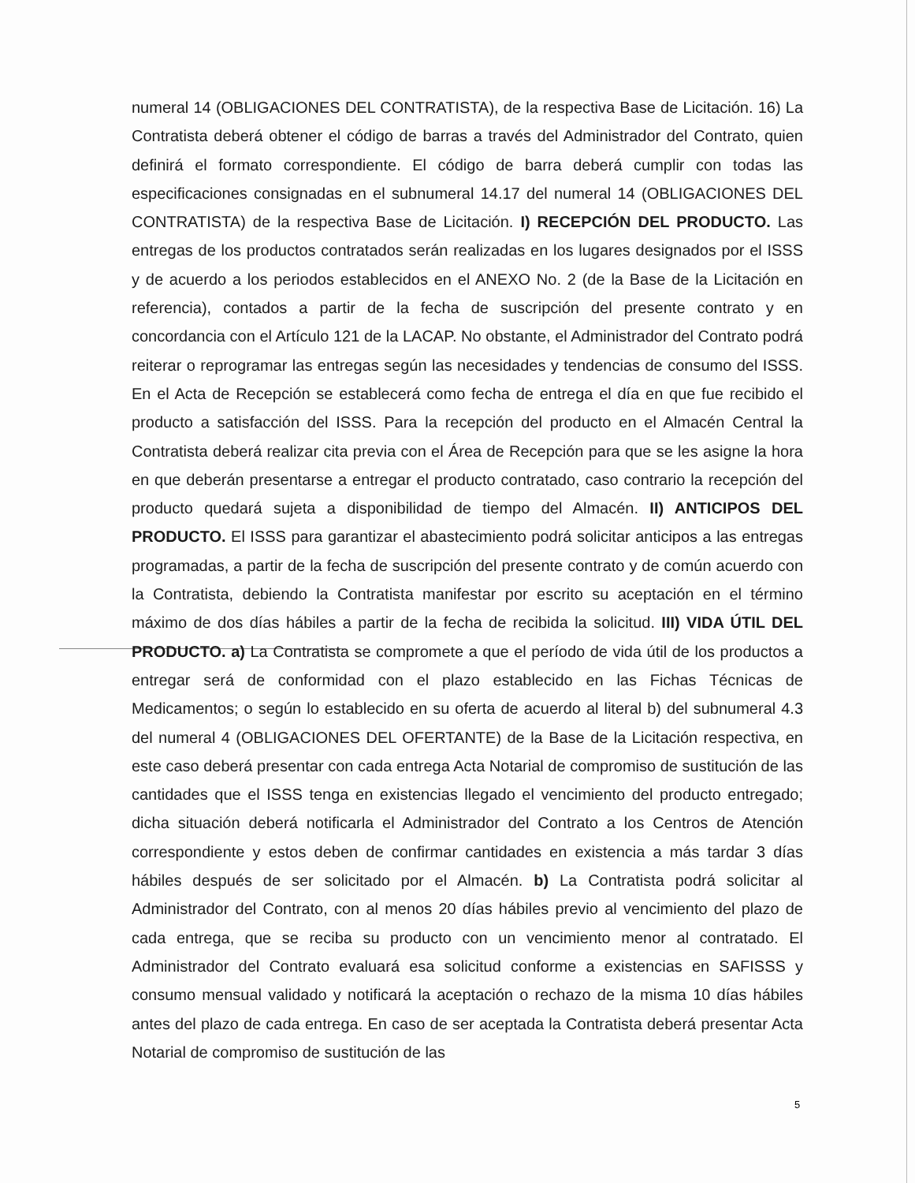numeral 14 (OBLIGACIONES DEL CONTRATISTA), de la respectiva Base de Licitación. 16) La Contratista deberá obtener el código de barras a través del Administrador del Contrato, quien definirá el formato correspondiente. El código de barra deberá cumplir con todas las especificaciones consignadas en el subnumeral 14.17 del numeral 14 (OBLIGACIONES DEL CONTRATISTA) de la respectiva Base de Licitación. I) RECEPCIÓN DEL PRODUCTO. Las entregas de los productos contratados serán realizadas en los lugares designados por el ISSS y de acuerdo a los periodos establecidos en el ANEXO No. 2 (de la Base de la Licitación en referencia), contados a partir de la fecha de suscripción del presente contrato y en concordancia con el Artículo 121 de la LACAP. No obstante, el Administrador del Contrato podrá reiterar o reprogramar las entregas según las necesidades y tendencias de consumo del ISSS. En el Acta de Recepción se establecerá como fecha de entrega el día en que fue recibido el producto a satisfacción del ISSS. Para la recepción del producto en el Almacén Central la Contratista deberá realizar cita previa con el Área de Recepción para que se les asigne la hora en que deberán presentarse a entregar el producto contratado, caso contrario la recepción del producto quedará sujeta a disponibilidad de tiempo del Almacén. II) ANTICIPOS DEL PRODUCTO. El ISSS para garantizar el abastecimiento podrá solicitar anticipos a las entregas programadas, a partir de la fecha de suscripción del presente contrato y de común acuerdo con la Contratista, debiendo la Contratista manifestar por escrito su aceptación en el término máximo de dos días hábiles a partir de la fecha de recibida la solicitud. III) VIDA ÚTIL DEL PRODUCTO. a) La Contratista se compromete a que el período de vida útil de los productos a entregar será de conformidad con el plazo establecido en las Fichas Técnicas de Medicamentos; o según lo establecido en su oferta de acuerdo al literal b) del subnumeral 4.3 del numeral 4 (OBLIGACIONES DEL OFERTANTE) de la Base de la Licitación respectiva, en este caso deberá presentar con cada entrega Acta Notarial de compromiso de sustitución de las cantidades que el ISSS tenga en existencias llegado el vencimiento del producto entregado; dicha situación deberá notificarla el Administrador del Contrato a los Centros de Atención correspondiente y estos deben de confirmar cantidades en existencia a más tardar 3 días hábiles después de ser solicitado por el Almacén. b) La Contratista podrá solicitar al Administrador del Contrato, con al menos 20 días hábiles previo al vencimiento del plazo de cada entrega, que se reciba su producto con un vencimiento menor al contratado. El Administrador del Contrato evaluará esa solicitud conforme a existencias en SAFISSS y consumo mensual validado y notificará la aceptación o rechazo de la misma 10 días hábiles antes del plazo de cada entrega. En caso de ser aceptada la Contratista deberá presentar Acta Notarial de compromiso de sustitución de las
5